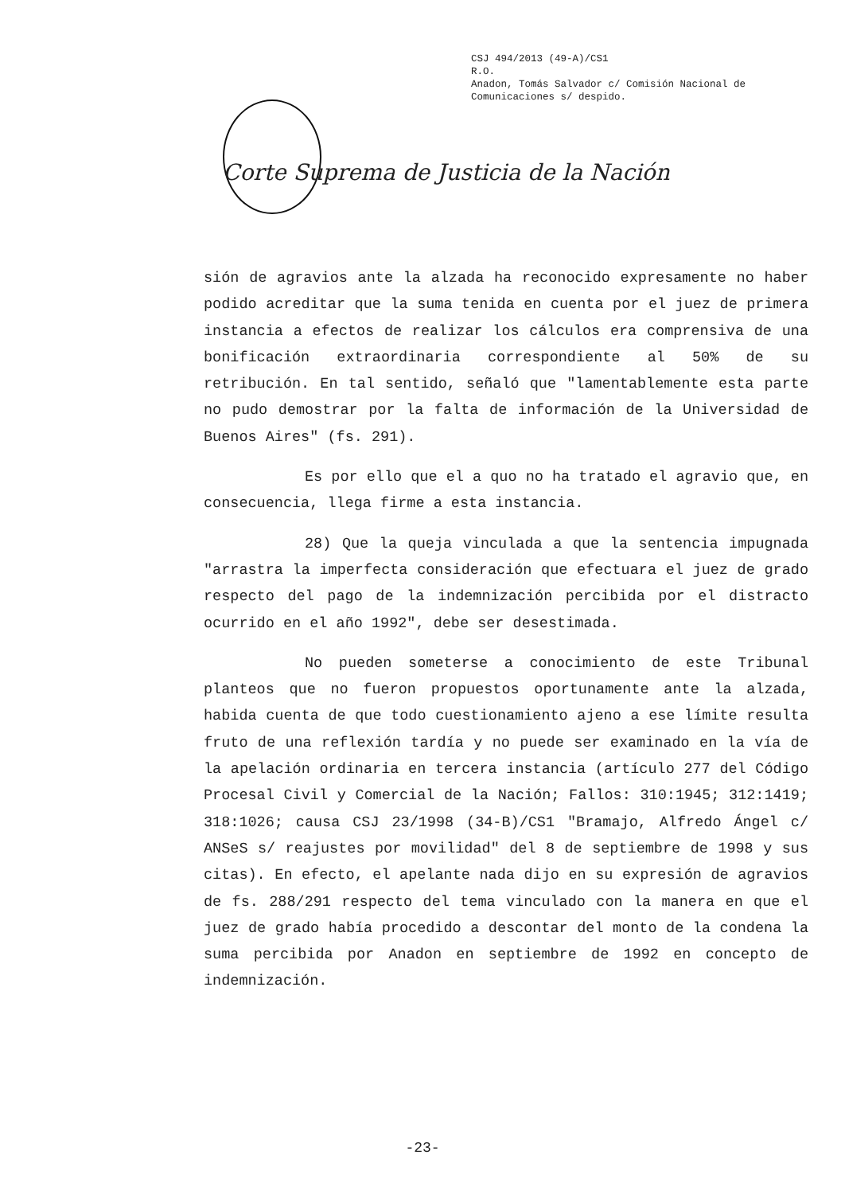CSJ 494/2013 (49-A)/CS1
R.O.
Anadon, Tomás Salvador c/ Comisión Nacional de
Comunicaciones s/ despido.
Corte Suprema de Justicia de la Nación
sión de agravios ante la alzada ha reconocido expresamente no haber podido acreditar que la suma tenida en cuenta por el juez de primera instancia a efectos de realizar los cálculos era comprensiva de una bonificación extraordinaria correspondiente al 50% de su retribución. En tal sentido, señaló que "lamentablemente esta parte no pudo demostrar por la falta de información de la Universidad de Buenos Aires" (fs. 291).
Es por ello que el a quo no ha tratado el agravio que, en consecuencia, llega firme a esta instancia.
28) Que la queja vinculada a que la sentencia impugnada "arrastra la imperfecta consideración que efectuara el juez de grado respecto del pago de la indemnización percibida por el distracto ocurrido en el año 1992", debe ser desestimada.
No pueden someterse a conocimiento de este Tribunal planteos que no fueron propuestos oportunamente ante la alzada, habida cuenta de que todo cuestionamiento ajeno a ese límite resulta fruto de una reflexión tardía y no puede ser examinado en la vía de la apelación ordinaria en tercera instancia (artículo 277 del Código Procesal Civil y Comercial de la Nación; Fallos: 310:1945; 312:1419; 318:1026; causa CSJ 23/1998 (34-B)/CS1 "Bramajo, Alfredo Ángel c/ ANSeS s/ reajustes por movilidad" del 8 de septiembre de 1998 y sus citas). En efecto, el apelante nada dijo en su expresión de agravios de fs. 288/291 respecto del tema vinculado con la manera en que el juez de grado había procedido a descontar del monto de la condena la suma percibida por Anadon en septiembre de 1992 en concepto de indemnización.
-23-